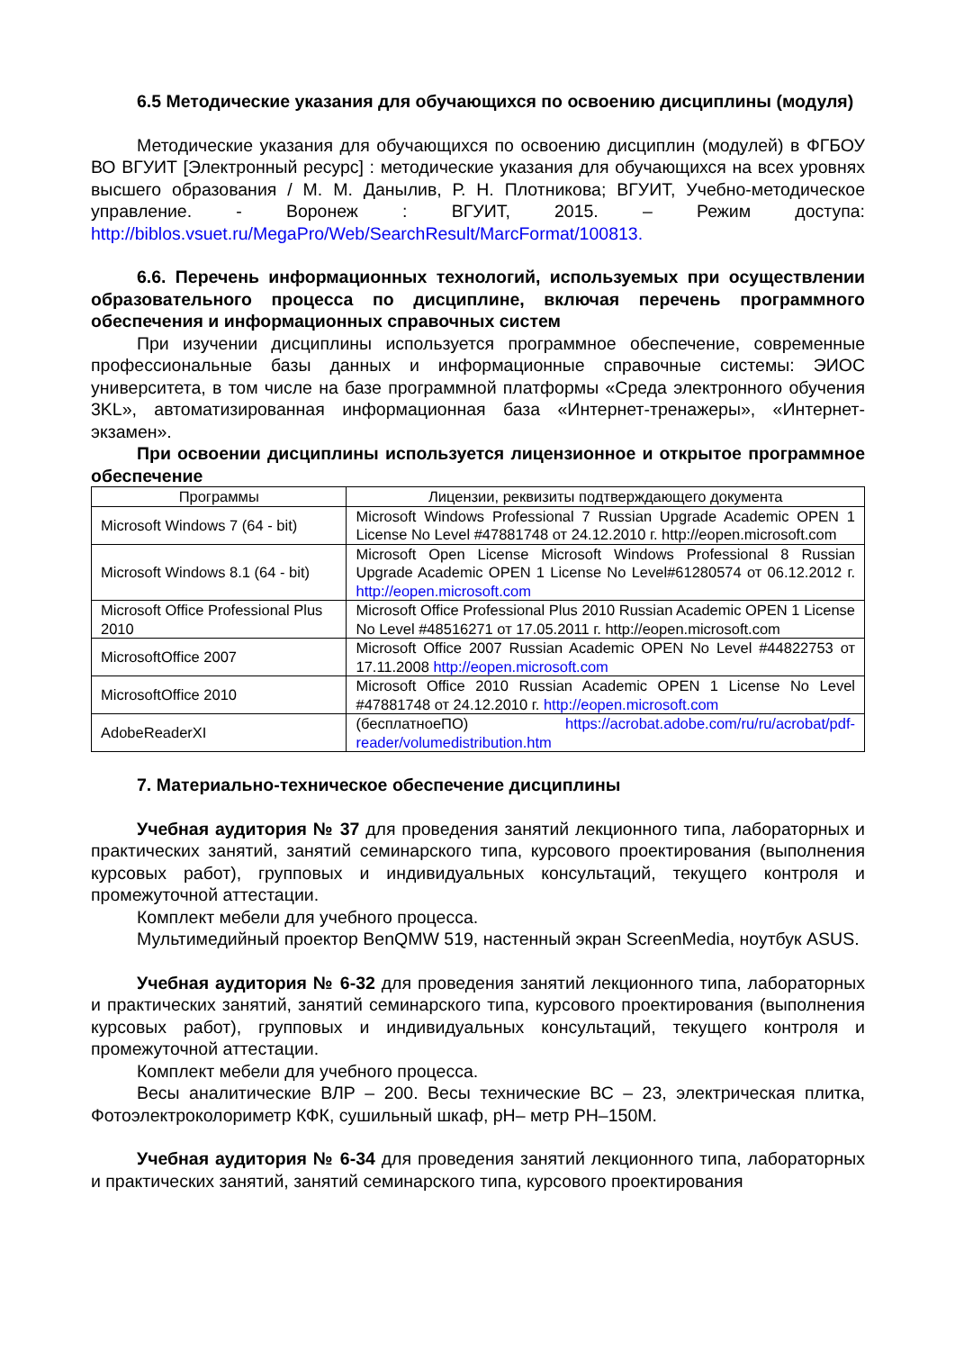6.5 Методические указания для обучающихся по освоению дисциплины (модуля)
Методические указания для обучающихся по освоению дисциплин (модулей) в ФГБОУ ВО ВГУИТ [Электронный ресурс] : методические указания для обучающихся на всех уровнях высшего образования / М. М. Данылив, Р. Н. Плотникова; ВГУИТ, Учебно-методическое управление. - Воронеж : ВГУИТ, 2015. – Режим доступа: http://biblos.vsuet.ru/MegaPro/Web/SearchResult/MarcFormat/100813.
6.6. Перечень информационных технологий, используемых при осуществлении образовательного процесса по дисциплине, включая перечень программного обеспечения и информационных справочных систем
При изучении дисциплины используется программное обеспечение, современные профессиональные базы данных и информационные справочные системы: ЭИОС университета, в том числе на базе программной платформы «Среда электронного обучения 3KL», автоматизированная информационная база «Интернет-тренажеры», «Интернет-экзамен».
При освоении дисциплины используется лицензионное и открытое программное обеспечение
| Программы | Лицензии, реквизиты подтверждающего документа |
| --- | --- |
| Microsoft Windows 7 (64 - bit) | Microsoft Windows Professional 7 Russian Upgrade Academic OPEN 1 License No Level #47881748 от 24.12.2010 г. http://eopen.microsoft.com |
| Microsoft Windows 8.1 (64 - bit) | Microsoft Open License Microsoft Windows Professional 8 Russian Upgrade Academic OPEN 1 License No Level#61280574 от 06.12.2012 г. http://eopen.microsoft.com |
| Microsoft Office Professional Plus 2010 | Microsoft Office Professional Plus 2010 Russian Academic OPEN 1 License No Level #48516271 от 17.05.2011 г. http://eopen.microsoft.com |
| MicrosoftOffice 2007 | Microsoft Office 2007 Russian Academic OPEN No Level #44822753 от 17.11.2008 http://eopen.microsoft.com |
| MicrosoftOffice 2010 | Microsoft Office 2010 Russian Academic OPEN 1 License No Level #47881748 от 24.12.2010 г. http://eopen.microsoft.com |
| AdobeReaderXI | (бесплатноеПО) https://acrobat.adobe.com/ru/ru/acrobat/pdf-reader/volumedistribution.htm |
7. Материально-техническое обеспечение дисциплины
Учебная аудитория № 37 для проведения занятий лекционного типа, лабораторных и практических занятий, занятий семинарского типа, курсового проектирования (выполнения курсовых работ), групповых и индивидуальных консультаций, текущего контроля и промежуточной аттестации.
Комплект мебели для учебного процесса.
Мультимедийный проектор BenQMW 519, настенный экран ScreenMedia, ноутбук ASUS.
Учебная аудитория № 6-32 для проведения занятий лекционного типа, лабораторных и практических занятий, занятий семинарского типа, курсового проектирования (выполнения курсовых работ), групповых и индивидуальных консультаций, текущего контроля и промежуточной аттестации.
Комплект мебели для учебного процесса.
Весы аналитические ВЛР – 200. Весы технические ВС – 23, электрическая плитка, Фотоэлектроколориметр КФК, сушильный шкаф, рН– метр РН–150М.
Учебная аудитория № 6-34 для проведения занятий лекционного типа, лабораторных и практических занятий, занятий семинарского типа, курсового проектирования